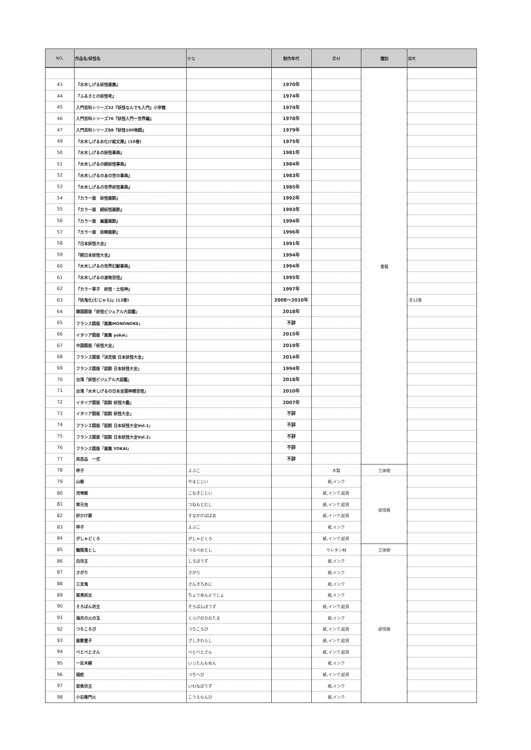| NO, | 作品名/妖怪名 | かな | 制作年代 | 素材 | 種別 | 備考 |
| --- | --- | --- | --- | --- | --- | --- |
| | | | | | 書籍 | |
| 43 | 『水木しげる妖怪画集』 | | 1970年 | | | |
| 44 | 『ふるさとの妖怪考』 | | 1974年 | | | |
| 45 | 入門百科シリーズ32『妖怪なんでも入門』小学館 | | 1974年 | | | |
| 46 | 入門百科シリーズ76『妖怪入門ー世界編』 | | 1978年 | | | |
| 47 | 入門百科シリーズ88『妖怪100物語』 | | 1979年 | | | |
| 49 | 『水木しげるお化け絵文庫』(10巻) | | 1975年 | | | |
| 50 | 『水木しげるの妖怪事典』 | | 1981年 | | | |
| 51 | 『水木しげるの続妖怪事典』 | | 1984年 | | | |
| 52 | 『水木しげるのあの世の事典』 | | 1983年 | | | |
| 53 | 『水木しげるの世界妖怪事典』 | | 1985年 | | | |
| 54 | 『カラー版 妖怪画談』 | | 1992年 | | | |
| 55 | 『カラー版 続妖怪画談』 | | 1993年 | | | |
| 56 | 『カラー版 幽霊画談』 | | 1994年 | | | |
| 57 | 『カラー版 妖精画談』 | | 1996年 | | | |
| 58 | 『日本妖怪大全』 | | 1991年 | | | |
| 59 | 『続日本妖怪大全』 | | 1994年 | | | |
| 60 | 『水木しげるの世界幻獣事典』 | | 1994年 | | | |
| 61 | 『水木しげるの憑物百怪』 | | 1995年 | | | |
| 62 | 『カラー草子 妖怪・土俗神』 | | 1997年 | | | |
| 63 | 『妖鬼化(むじゃら)』(12巻) | | 2008～2010年 | | | 全12巻 |
| 64 | 韓国語版「妖怪ビジュアル大図鑑」 | | 2018年 | | | |
| 65 | フランス語版「画集MONONOKE」 | | 不詳 | | | |
| 66 | イタリア語版「画集 yokai」 | | 2015年 | | | |
| 67 | 中国語版「妖怪大全」 | | 2019年 | | | |
| 68 | フランス語版「決定版 日本妖怪大全」 | | 2014年 | | | |
| 69 | フランス語版「図説 日本妖怪大全」 | | 1994年 | | | |
| 70 | 台湾「妖怪ビジュアル大図鑑」 | | 2018年 | | | |
| 71 | 台湾「水木しげるの日本全国神様百怪」 | | 2010年 | | | |
| 72 | イタリア語版「図説 妖怪大鑑」 | | 2007年 | | | |
| 73 | イタリア語版「図説 妖怪大全」 | | 不詳 | | | |
| 74 | フランス語版「図説 日本妖怪大全Vol.1」 | | 不詳 | | | |
| 75 | フランス語版「図説 日本妖怪大全Vol.2」 | | 不詳 | | | |
| 76 | フランス語版「画集 YOKAI」 | | 不詳 | | | |
| 77 | 民芸品 一式 | | 不詳 | | | |
| 78 | 呼子 | よぶこ | | 木製 | 立体物 | |
| 79 | 山爺 | やまじじい | | 紙,インク | 妖怪画 | |
| 80 | 児啼爺 | こなきじじい | | 紙,インク,絵具 | | |
| 81 | 常元虫 | つねもとむし | | 紙,インク,絵具 | | |
| 82 | 砂かけ婆 | すなかけばばあ | | 紙,インク,絵具 | | |
| 83 | 呼子 | よぶこ | | 紙,インク | | |
| 84 | がしゃどくろ | がしゃどくろ | | 紙,インク,絵具 | | |
| 85 | 鶴瓶落とし | つるべおとし | | ウレタン材 | 立体物 | |
| 86 | 白坊主 | しろぼうず | | 紙,インク | 妖怪画 | |
| 87 | さがり | さがり | | 紙,インク | | |
| 88 | 三吉鬼 | さんきちおに | | 紙,インク | | |
| 89 | 面長妖女 | ちょうめんようじょ | | 紙,インク | | |
| 90 | そろばん坊主 | そろばんぼうず | | 紙,インク,絵具 | | |
| 91 | 海月の火の玉 | くらげのひのたま | | 紙,インク | | |
| 92 | つちころび | つちころび | | 紙,インク,絵具 | | |
| 93 | 座敷童子 | ざしきわらし | | 紙,インク,絵具 | | |
| 94 | べとべとさん | べとべとさん | | 紙,インク,絵具 | | |
| 95 | 一反木綿 | いったんもめん | | 紙,インク | | |
| 96 | 槌蛇 | つちへび | | 紙,インク,絵具 | | |
| 97 | 岩魚坊主 | いわなぼうず | | 紙,インク | | |
| 98 | 小右衛門火 | こうえもんび | | 紙,インク | | |